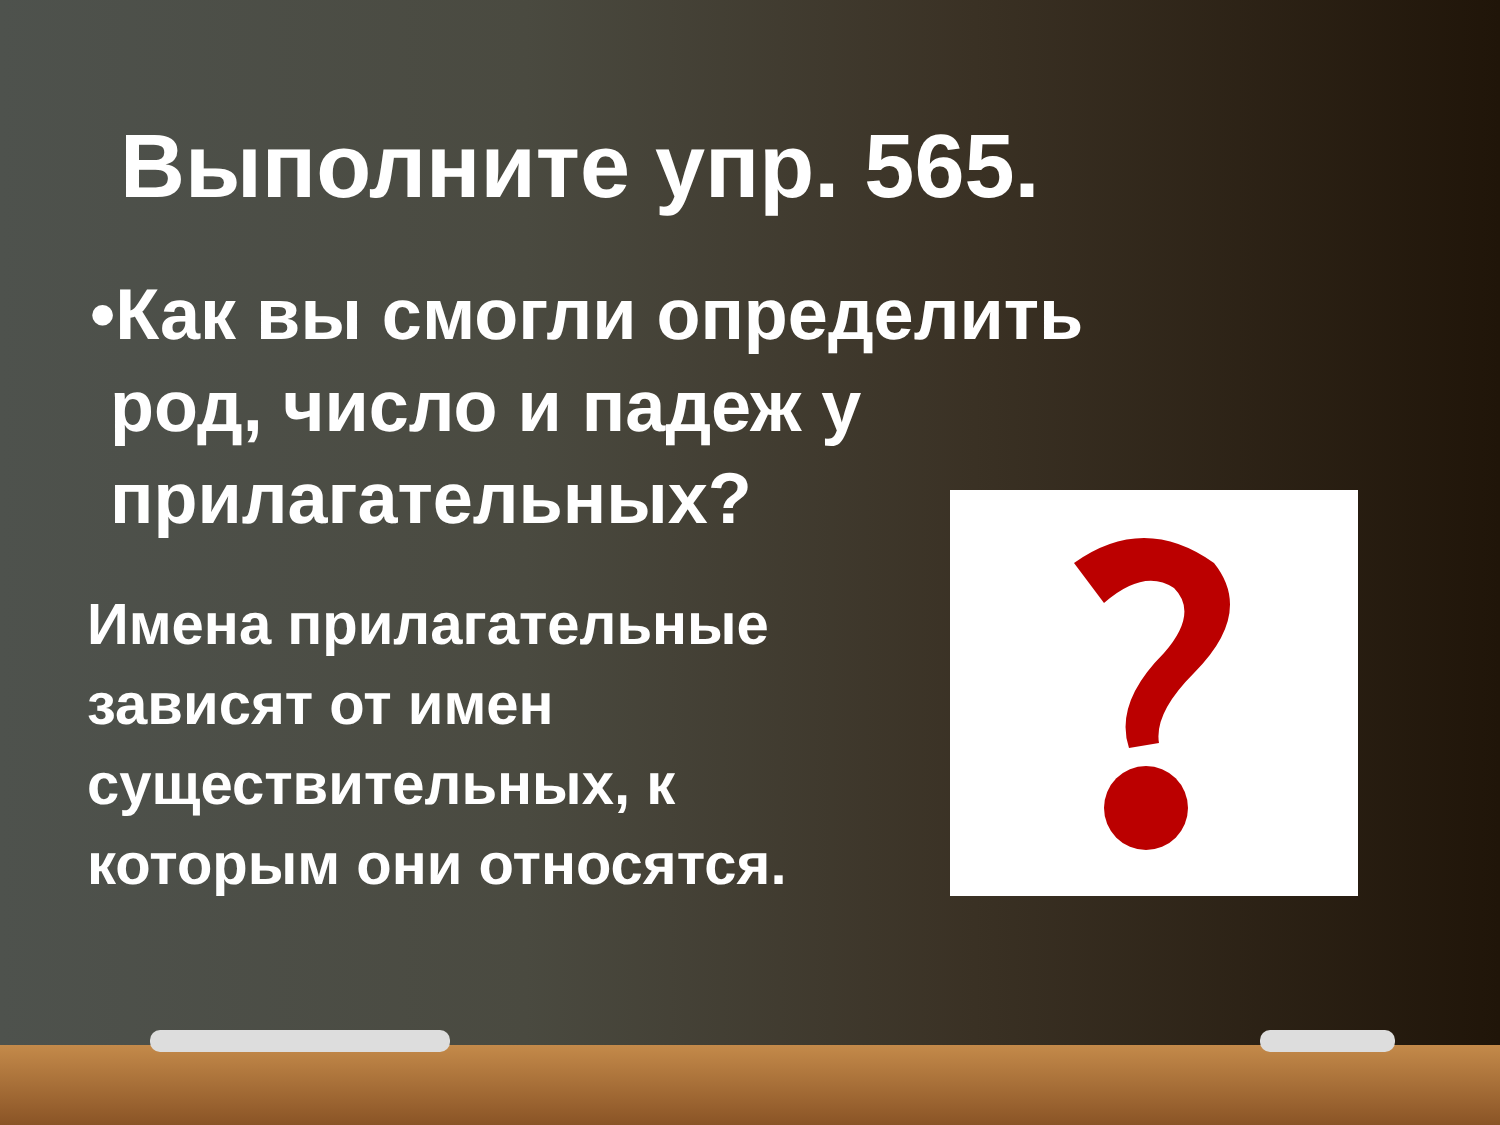Выполните упр. 565.
•Как вы смогли определить
род, число и падеж у
прилагательных?
Имена прилагательные зависят от имен существительных, к которым они относятся.